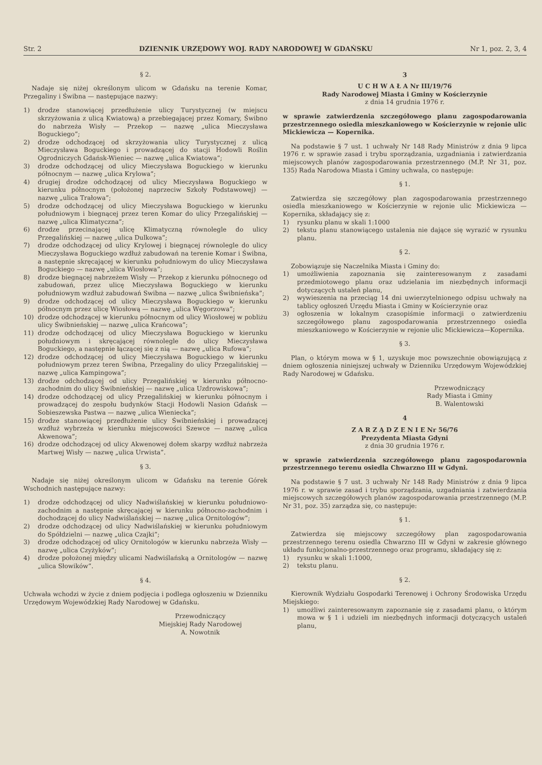Str. 2 DZIENNIK URZĘDOWY WOJ. RADY NARODOWEJ W GDAŃSKU Nr 1, poz. 2, 3, 4
§ 2.
Nadaje się niżej określonym ulicom w Gdańsku na terenie Komar, Przegaliny i Świbna — następujące nazwy:
1) drodze stanowiącej przedłużenie ulicy Turystycznej (w miejscu skrzyżowania z ulicą Kwiatową) a przebiegającej przez Komary, Świbno do nabrzeża Wisły — Przekop — nazwę „ulica Mieczysława Boguckiego”;
2) drodze odchodzącej od skrzyżowania ulicy Turystycznej z ulicą Mieczysława Boguckiego i prowadzącej do stacji Hodowli Roślin Ogrodniczych Gdańsk-Wieniec — nazwę „ulica Kwiatowa”;
3) drodze odchodzącej od ulicy Mieczysława Boguckiego w kierunku północnym — nazwę „ulica Krylowa”;
4) drugiej drodze odchodzącej od ulicy Mieczysława Boguckiego w kierunku północnym (położonej naprzeciw Szkoły Podstawowej) — nazwę „ulica Trałowa”;
5) drodze odchodzącej od ulicy Mieczysława Boguckiego w kierunku południowym i biegnącej przez teren Komar do ulicy Przegalińskiej — nazwę „ulica Klimatyczna”;
6) drodze przecinającej ulicę Klimatyczną równolegle do ulicy Przegalińskiej — nazwę „ulica Dulkowa”;
7) drodze odchodzącej od ulicy Krylowej i biegnącej równolegle do ulicy Mieczysława Boguckiego wzdłuż zabudowań na terenie Komar i Świbna, a następnie skręcającej w kierunku południowym do ulicy Mieczysława Boguckiego — nazwę „ulica Wiosłowa”;
8) drodze biegnącej nabrzeżem Wisły — Przekop z kierunku północnego od zabudowań, przez ulicę Mieczysława Boguckiego w kierunku południowym wzdłuż zabudowań Swibna — nazwę „ulica Świbnieńska”;
9) drodze odchodzącej od ulicy Mieczysława Boguckiego w kierunku północnym przez ulicę Wiosłową — nazwę „ulica Węgorzowa”;
10) drodze odchodzącej w kierunku północnym od ulicy Wiosłowej w pobliżu ulicy Świbnieńskiej — nazwę „ulica Krańcowa”;
11) drodze odchodzącej od ulicy Mieczysława Boguckiego w kierunku południowym i skręcającej równolegle do ulicy Mieczysława Boguckiego, a następnie łączącej się z nią — nazwę „ulica Rufowa”;
12) drodze odchodzącej od ulicy Mieczysława Boguckiego w kierunku południowym przez teren Świbna, Przegaliny do ulicy Przegalińskiej — nazwę „ulica Kampingowa”;
13) drodze odchodzącej od ulicy Przegalińskiej w kierunku północno-zachodnim do ulicy Świbnieńskiej — nazwę „ulica Uzdrowiskowa”;
14) drodze odchodzącej od ulicy Przegalińskiej w kierunku północnym i prowadzącej do zespołu budynków Stacji Hodowli Nasion Gdańsk — Sobieszewska Pastwa — nazwę „ulica Wieniecka”;
15) drodze stanowiącej przedłużenie ulicy Świbnieńskiej i prowadzącej wzdłuż wybrzeża w kierunku miejscowości Szewce — nazwę „ulica Akwenowa”;
16) drodze odchodzącej od ulicy Akwenowej dołem skarpy wzdłuż nabrzeża Martwej Wisły — nazwę „ulica Urwista”.
§ 3.
Nadaje się niżej określonym ulicom w Gdańsku na terenie Górek Wschodnich następujące nazwy:
1) drodze odchodzącej od ulicy Nadwiślańskiej w kierunku południowo-zachodnim a następnie skręcającej w kierunku północno-zachodnim i dochodzącej do ulicy Nadwiślańskiej — nazwę „ulica Ornitologów”;
2) drodze odchodzącej od ulicy Nadwiślańskiej w kierunku południowym do Spółdzielni — nazwę „ulica Czajki”;
3) drodze odchodzącej od ulicy Ornitologów w kierunku nabrzeża Wisły — nazwę „ulica Czyżyków”;
4) drodze położonej między ulicami Nadwiślańską a Ornitologów — nazwę „ulica Słowików”.
§ 4.
Uchwała wchodzi w życie z dniem podjęcia i podlega ogłoszeniu w Dzienniku Urzędowym Wojewódzkiej Rady Narodowej w Gdańsku.
Przewodniczący
Miejskiej Rady Narodowej
A. Nowotnik
3
U C H W A Ł A Nr III/19/76
Rady Narodowej Miasta i Gminy w Kościerzynie
z dnia 14 grudnia 1976 r.
w sprawie zatwierdzenia szczegółowego planu zagospodarowania przestrzennego osiedla mieszkaniowego w Kościerzynie w rejonie ulic Mickiewicza — Kopernika.
Na podstawie § 7 ust. 1 uchwały Nr 148 Rady Ministrów z dnia 9 lipca 1976 r. w sprawie zasad i trybu sporządzania, uzgadniania i zatwierdzania miejscowych planów zagospodarowania przestrzennego (M.P. Nr 31, poz. 135) Rada Narodowa Miasta i Gminy uchwala, co następuje:
§ 1.
Zatwierdza się szczegółowy plan zagospodarowania przestrzennego osiedla mieszkaniowego w Kościerzynie w rejonie ulic Mickiewicza — Kopernika, składający się z:
1) rysunku planu w skali 1:1000
2) tekstu planu stanowiącego ustalenia nie dające się wyrazić w rysunku planu.
§ 2.
Zobowiązuje się Naczelnika Miasta i Gminy do:
1) umożliwienia zapoznania się zainteresowanym z zasadami przedmiotowego planu oraz udzielania im niezbędnych informacji dotyczących ustaleń planu,
2) wywieszenia na przeciąg 14 dni uwierzytelnionego odpisu uchwały na tablicy ogłoszeń Urzędu Miasta i Gminy w Kościerzynie oraz
3) ogłoszenia w lokalnym czasopiśmie informacji o zatwierdzeniu szczegółowego planu zagospodarowania przestrzennego osiedla mieszkaniowego w Kościerzynie w rejonie ulic Mickiewicza—Kopernika.
§ 3.
Plan, o którym mowa w § 1, uzyskuje moc powszechnie obowiązującą z dniem ogłoszenia niniejszej uchwały w Dzienniku Urzędowym Wojewódzkiej Rady Narodowej w Gdańsku.
Przewodniczący
Rady Miasta i Gminy
B. Walentowski
4
Z A R Z Ą D Z E N I E Nr 56/76
Prezydenta Miasta Gdyni
z dnia 30 grudnia 1976 r.
w sprawie zatwierdzenia szczegółowego planu zagospodarownia przestrzennego terenu osiedla Chwarzno III w Gdyni.
Na podstawie § 7 ust. 3 uchwały Nr 148 Rady Ministrów z dnia 9 lipca 1976 r. w sprawie zasad i trybu sporządzania, uzgadniania i zatwierdzania miejscowych szczegółowych planów zagospodarowania przestrzennego (M.P. Nr 31, poz. 35) zarządza się, co następuje:
§ 1.
Zatwierdza się miejscowy szczegółowy plan zagospodarowania przestrzennego terenu osiedla Chwarzno III w Gdyni w zakresie głównego układu funkcjonalno-przestrzennego oraz programu, składający się z:
1) rysunku w skali 1:1000,
2) tekstu planu.
§ 2.
Kierownik Wydziału Gospodarki Terenowej i Ochrony Środowiska Urzędu Miejskiego:
1) umożliwi zainteresowanym zapoznanie się z zasadami planu, o którym mowa w § 1 i udzieli im niezbędnych informacji dotyczących ustaleń planu,